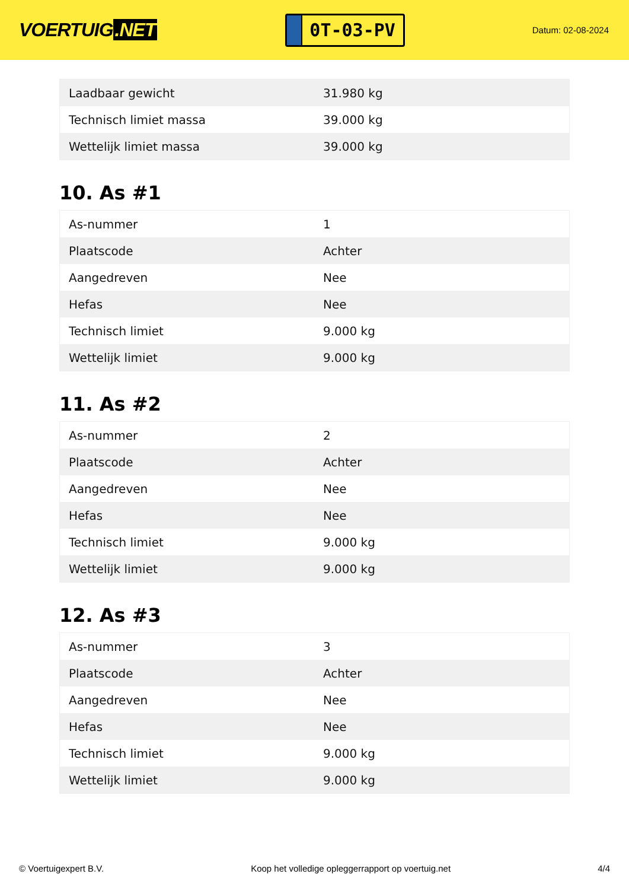VOERTUIG.NET
0T-03-PV
Datum: 02-08-2024
| Laadbaar gewicht | 31.980 kg |
| Technisch limiet massa | 39.000 kg |
| Wettelijk limiet massa | 39.000 kg |
10. As #1
| As-nummer | 1 |
| Plaatscode | Achter |
| Aangedreven | Nee |
| Hefas | Nee |
| Technisch limiet | 9.000 kg |
| Wettelijk limiet | 9.000 kg |
11. As #2
| As-nummer | 2 |
| Plaatscode | Achter |
| Aangedreven | Nee |
| Hefas | Nee |
| Technisch limiet | 9.000 kg |
| Wettelijk limiet | 9.000 kg |
12. As #3
| As-nummer | 3 |
| Plaatscode | Achter |
| Aangedreven | Nee |
| Hefas | Nee |
| Technisch limiet | 9.000 kg |
| Wettelijk limiet | 9.000 kg |
© Voertuigexpert B.V. Koop het volledige opleggerrapport op voertuig.net 4/4